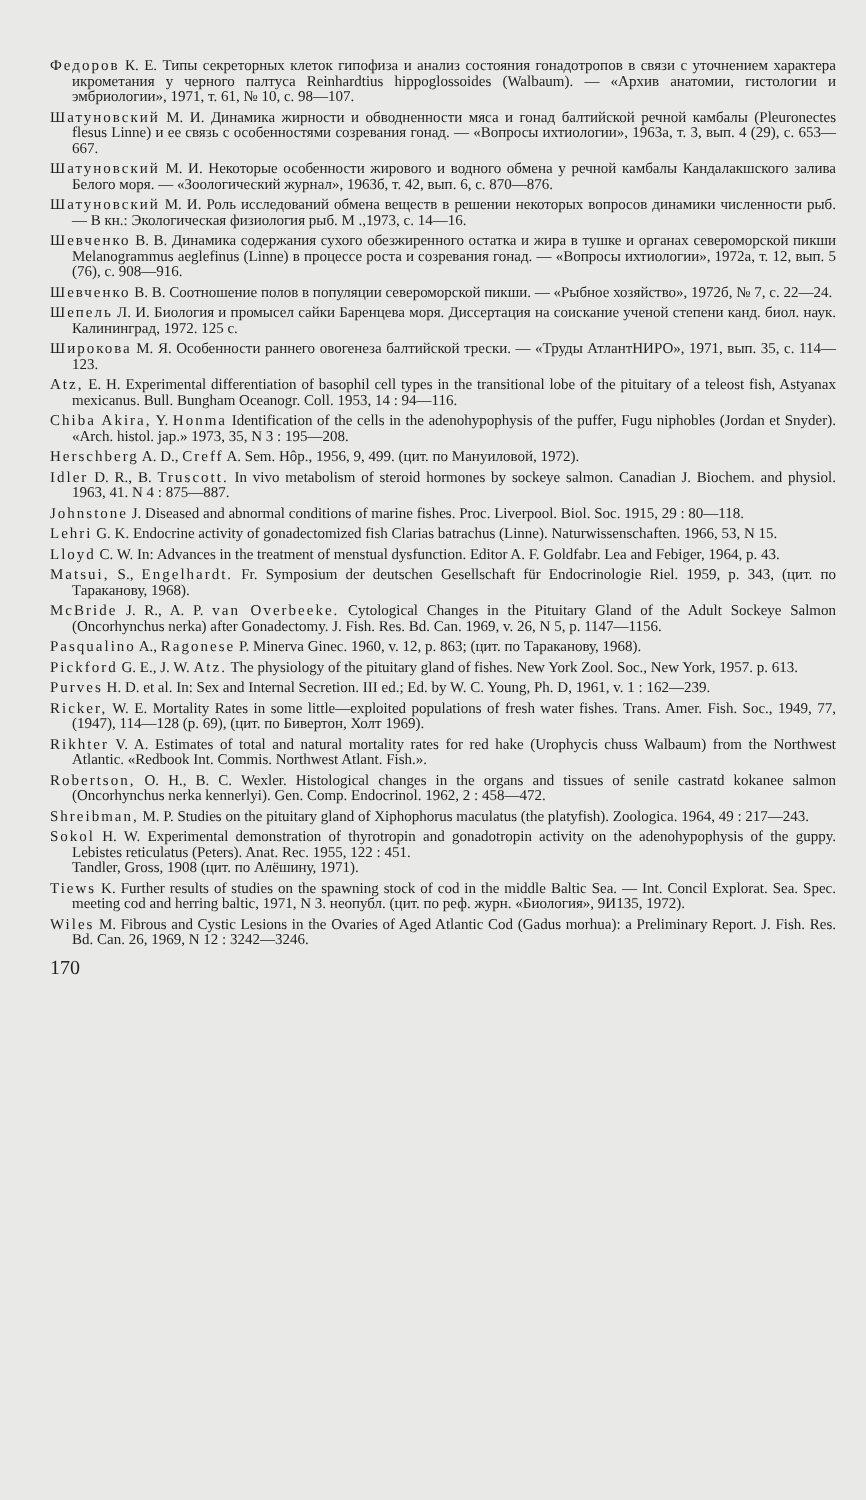Федоров К. Е. Типы секреторных клеток гипофиза и анализ состояния гонадотропов в связи с уточнением характера икрометания у черного палтуса Reinhardtius hippoglossoides (Walbaum). — «Архив анатомии, гистологии и эмбриологии», 1971, т. 61, № 10, с. 98—107.
Шатуновский М. И. Динамика жирности и обводненности мяса и гонад балтийской речной камбалы (Pleuronectes flesus Linne) и ее связь с особенностями созревания гонад. — «Вопросы ихтиологии», 1963а, т. 3, вып. 4 (29), с. 653—667.
Шатуновский М. И. Некоторые особенности жирового и водного обмена у речной камбалы Кандалакшского залива Белого моря. — «Зоологический журнал», 1963б, т. 42, вып. 6, с. 870—876.
Шатуновский М. И. Роль исследований обмена веществ в решении некоторых вопросов динамики численности рыб. — В кн.: Экологическая физиология рыб. М .,1973, с. 14—16.
Шевченко В. В. Динамика содержания сухого обезжиренного остатка и жира в тушке и органах североморской пикши Melanogrammus aeglefinus (Linne) в процессе роста и созревания гонад. — «Вопросы ихтиологии», 1972а, т. 12, вып. 5 (76), с. 908—916.
Шевченко В. В. Соотношение полов в популяции североморской пикши. — «Рыбное хозяйство», 1972б, № 7, с. 22—24.
Шепель Л. И. Биология и промысел сайки Баренцева моря. Диссертация на соискание ученой степени канд. биол. наук. Калининград, 1972. 125 с.
Широкова М. Я. Особенности раннего овогенеза балтийской трески. — «Труды АтлантНИРО», 1971, вып. 35, с. 114—123.
Atz, E. H. Experimental differentiation of basophil cell types in the transitional lobe of the pituitary of a teleost fish, Astyanax mexicanus. Bull. Bungham Oceanogr. Coll. 1953, 14 : 94—116.
Chiba Akira, Y. Honma Identification of the cells in the adenohypophysis of the puffer, Fugu niphobles (Jordan et Snyder). «Arch. histol. jap.» 1973, 35, N 3 : 195—208.
Herschberg A. D., Creff A. Sem. Hôp., 1956, 9, 499. (цит. по Мануиловой, 1972).
Idler D. R., B. Truscott. In vivo metabolism of steroid hormones by sockeye salmon. Canadian J. Biochem. and physiol. 1963, 41. N 4 : 875—887.
Johnstone J. Diseased and abnormal conditions of marine fishes. Proc. Liverpool. Biol. Soc. 1915, 29 : 80—118.
Lehri G. K. Endocrine activity of gonadectomized fish Clarias batrachus (Linne). Naturwissenschaften. 1966, 53, N 15.
Lloyd C. W. In: Advances in the treatment of menstual dysfunction. Editor A. F. Goldfabr. Lea and Febiger, 1964, p. 43.
Matsui, S., Engelhardt. Fr. Symposium der deutschen Gesellschaft für Endocrinologie Riel. 1959, p. 343, (цит. по Тараканову, 1968).
McBride J. R., A. P. van Overbeeke. Cytological Changes in the Pituitary Gland of the Adult Sockeye Salmon (Oncorhynchus nerka) after Gonadectomy. J. Fish. Res. Bd. Can. 1969, v. 26, N 5, p. 1147—1156.
Pasqualino A., Ragonese P. Minerva Ginec. 1960, v. 12, p. 863; (цит. по Тараканову, 1968).
Pickford G. E., J. W. Atz. The physiology of the pituitary gland of fishes. New York Zool. Soc., New York, 1957. p. 613.
Purves H. D. et al. In: Sex and Internal Secretion. III ed.; Ed. by W. C. Young, Ph. D, 1961, v. 1 : 162—239.
Ricker, W. E. Mortality Rates in some little—exploited populations of fresh water fishes. Trans. Amer. Fish. Soc., 1949, 77, (1947), 114—128 (p. 69), (цит. по Бивертон, Холт 1969).
Rikhter V. A. Estimates of total and natural mortality rates for red hake (Urophycis chuss Walbaum) from the Northwest Atlantic. «Redbook Int. Commis. Northwest Atlant. Fish.».
Robertson, O. H., B. C. Wexler. Histological changes in the organs and tissues of senile castratd kokanee salmon (Oncorhynchus nerka kennerlyi). Gen. Comp. Endocrinol. 1962, 2 : 458—472.
Shreibman, M. P. Studies on the pituitary gland of Xiphophorus maculatus (the platyfish). Zoologica. 1964, 49 : 217—243.
Sokol H. W. Experimental demonstration of thyrotropin and gonadotropin activity on the adenohypophysis of the guppy. Lebistes reticulatus (Peters). Anat. Rec. 1955, 122 : 451.
Tandler, Gross, 1908 (цит. по Алёшину, 1971).
Tiews K. Further results of studies on the spawning stock of cod in the middle Baltic Sea. — Int. Concil Explorat. Sea. Spec. meeting cod and herring baltic, 1971, N 3. неопубл. (цит. по реф. журн. «Биология», 9И135, 1972).
Wiles M. Fibrous and Cystic Lesions in the Ovaries of Aged Atlantic Cod (Gadus morhua): a Preliminary Report. J. Fish. Res. Bd. Can. 26, 1969, N 12 : 3242—3246.
170